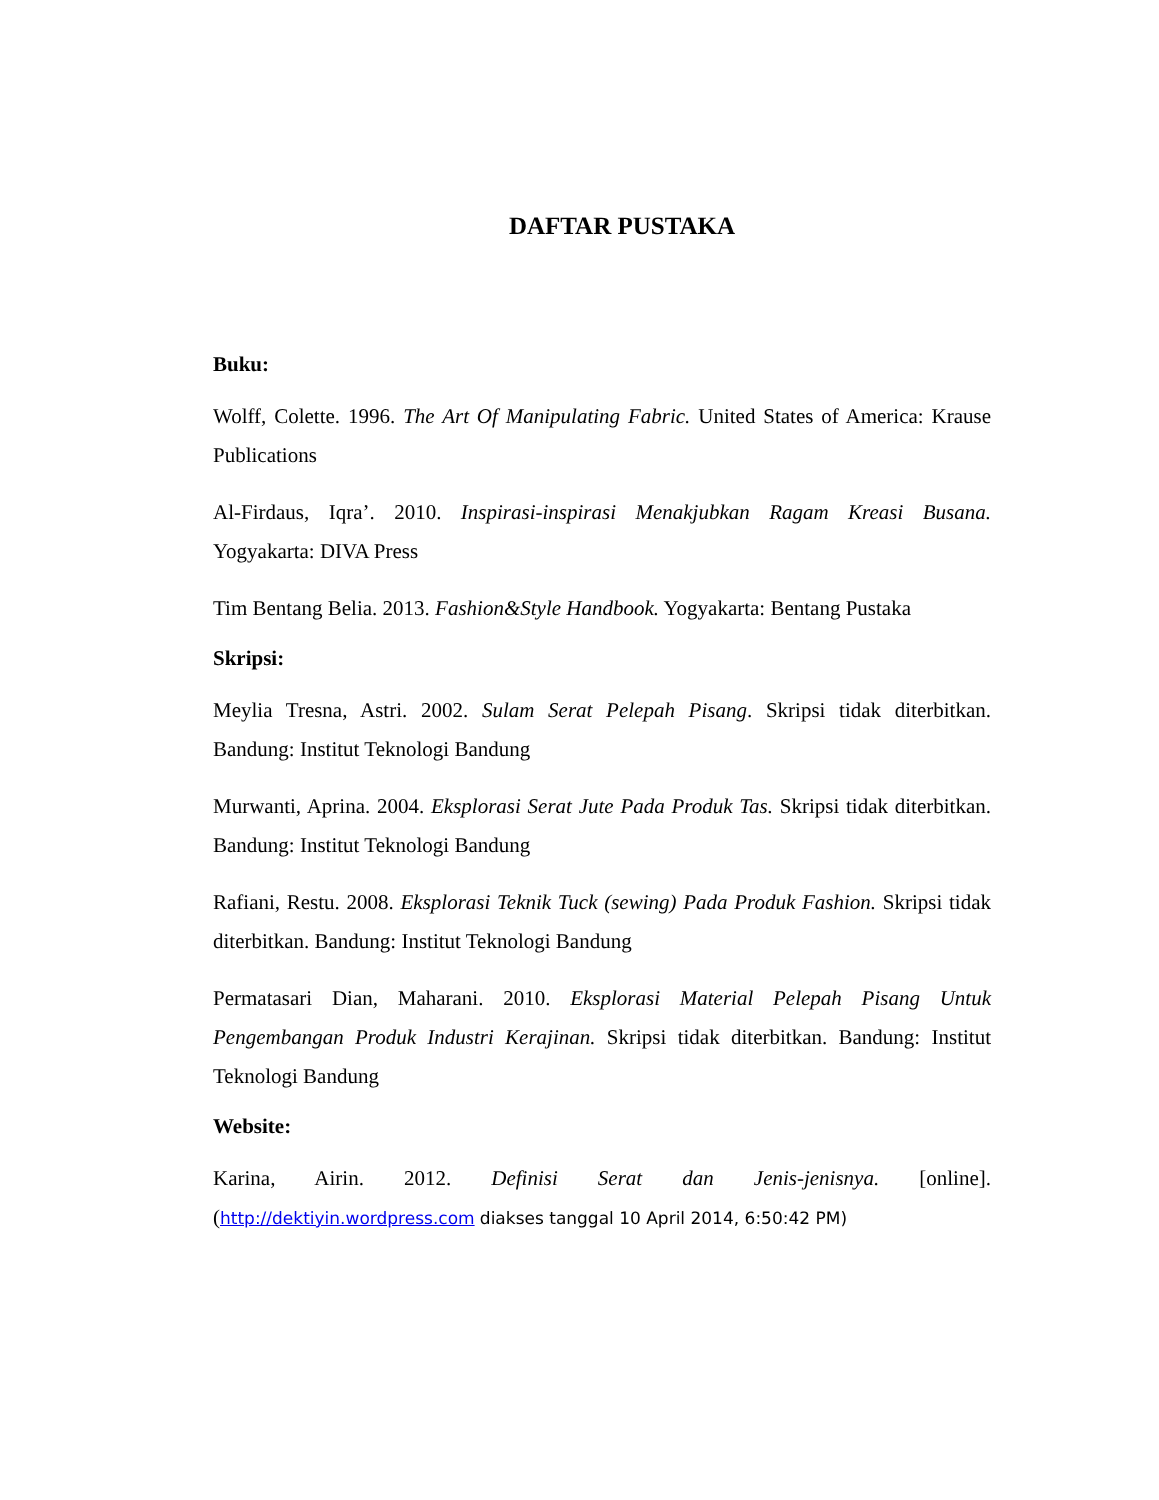DAFTAR PUSTAKA
Buku:
Wolff, Colette. 1996. The Art Of Manipulating Fabric. United States of America: Krause Publications
Al-Firdaus, Iqra’. 2010. Inspirasi-inspirasi Menakjubkan Ragam Kreasi Busana. Yogyakarta: DIVA Press
Tim Bentang Belia. 2013. Fashion&Style Handbook. Yogyakarta: Bentang Pustaka
Skripsi:
Meylia Tresna, Astri. 2002. Sulam Serat Pelepah Pisang. Skripsi tidak diterbitkan. Bandung: Institut Teknologi Bandung
Murwanti, Aprina. 2004. Eksplorasi Serat Jute Pada Produk Tas. Skripsi tidak diterbitkan. Bandung: Institut Teknologi Bandung
Rafiani, Restu. 2008. Eksplorasi Teknik Tuck (sewing) Pada Produk Fashion. Skripsi tidak diterbitkan. Bandung: Institut Teknologi Bandung
Permatasari Dian, Maharani. 2010. Eksplorasi Material Pelepah Pisang Untuk Pengembangan Produk Industri Kerajinan. Skripsi tidak diterbitkan. Bandung: Institut Teknologi Bandung
Website:
Karina, Airin. 2012. Definisi Serat dan Jenis-jenisnya. [online]. (http://dektiyin.wordpress.com diakses tanggal 10 April 2014, 6:50:42 PM)